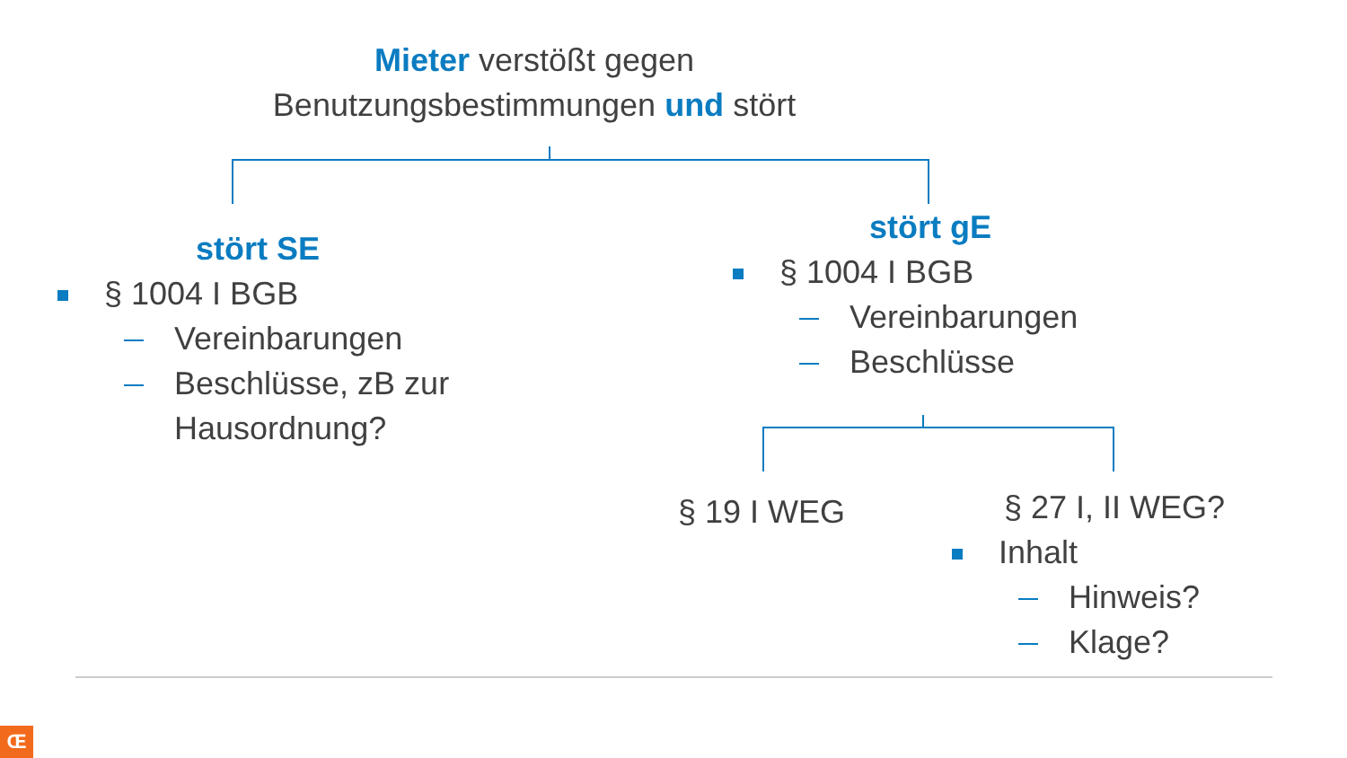Mieter verstößt gegen
Benutzungsbestimmungen und stört
stört SE
§ 1004 I BGB
Vereinbarungen
Beschlüsse, zB zur
Hausordnung?
stört gE
§ 1004 I BGB
Vereinbarungen
Beschlüsse
§ 19 I WEG
§ 27 I, II WEG?
Inhalt
Hinweis?
Klage?
Œ